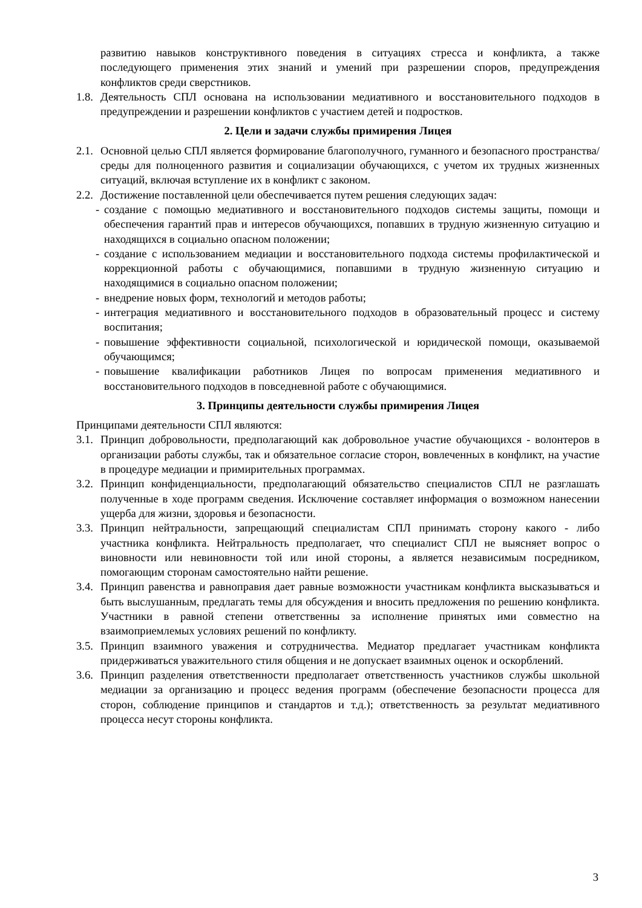развитию навыков конструктивного поведения в ситуациях стресса и конфликта, а также последующего применения этих знаний и умений при разрешении споров, предупреждения конфликтов среди сверстников.
1.8.
Деятельность СПЛ основана на использовании медиативного и восстановительного подходов в предупреждении и разрешении конфликтов с участием детей и подростков.
2. Цели и задачи службы примирения Лицея
2.1.
Основной целью СПЛ является формирование благополучного, гуманного и безопасного пространства/среды для полноценного развития и социализации обучающихся, с учетом их трудных жизненных ситуаций, включая вступление их в конфликт с законом.
2.2.
Достижение поставленной цели обеспечивается путем решения следующих задач:
- создание с помощью медиативного и восстановительного подходов системы защиты, помощи и обеспечения гарантий прав и интересов обучающихся, попавших в трудную жизненную ситуацию и находящихся в социально опасном положении;
- создание с использованием медиации и восстановительного подхода системы профилактической и коррекционной работы с обучающимися, попавшими в трудную жизненную ситуацию и находящимися в социально опасном положении;
- внедрение новых форм, технологий и методов работы;
- интеграция медиативного и восстановительного подходов в образовательный процесс и систему воспитания;
- повышение эффективности социальной, психологической и юридической помощи, оказываемой обучающимся;
- повышение квалификации работников Лицея по вопросам применения медиативного и восстановительного подходов в повседневной работе с обучающимися.
3. Принципы деятельности службы примирения Лицея
Принципами деятельности СПЛ являются:
3.1.
Принцип добровольности, предполагающий как добровольное участие обучающихся - волонтеров в организации работы службы, так и обязательное согласие сторон, вовлеченных в конфликт, на участие в процедуре медиации и примирительных программах.
3.2.
Принцип конфиденциальности, предполагающий обязательство специалистов СПЛ не разглашать полученные в ходе программ сведения. Исключение составляет информация о возможном нанесении ущерба для жизни, здоровья и безопасности.
3.3.
Принцип нейтральности, запрещающий специалистам СПЛ принимать сторону какого - либо участника конфликта. Нейтральность предполагает, что специалист СПЛ не выясняет вопрос о виновности или невиновности той или иной стороны, а является независимым посредником, помогающим сторонам самостоятельно найти решение.
3.4.
Принцип равенства и равноправия дает равные возможности участникам конфликта высказываться и быть выслушанным, предлагать темы для обсуждения и вносить предложения по решению конфликта. Участники в равной степени ответственны за исполнение принятых ими совместно на взаимоприемлемых условиях решений по конфликту.
3.5.
Принцип взаимного уважения и сотрудничества. Медиатор предлагает участникам конфликта придерживаться уважительного стиля общения и не допускает взаимных оценок и оскорблений.
3.6.
Принцип разделения ответственности предполагает ответственность участников службы школьной медиации за организацию и процесс ведения программ (обеспечение безопасности процесса для сторон, соблюдение принципов и стандартов и т.д.); ответственность за результат медиативного процесса несут стороны конфликта.
3